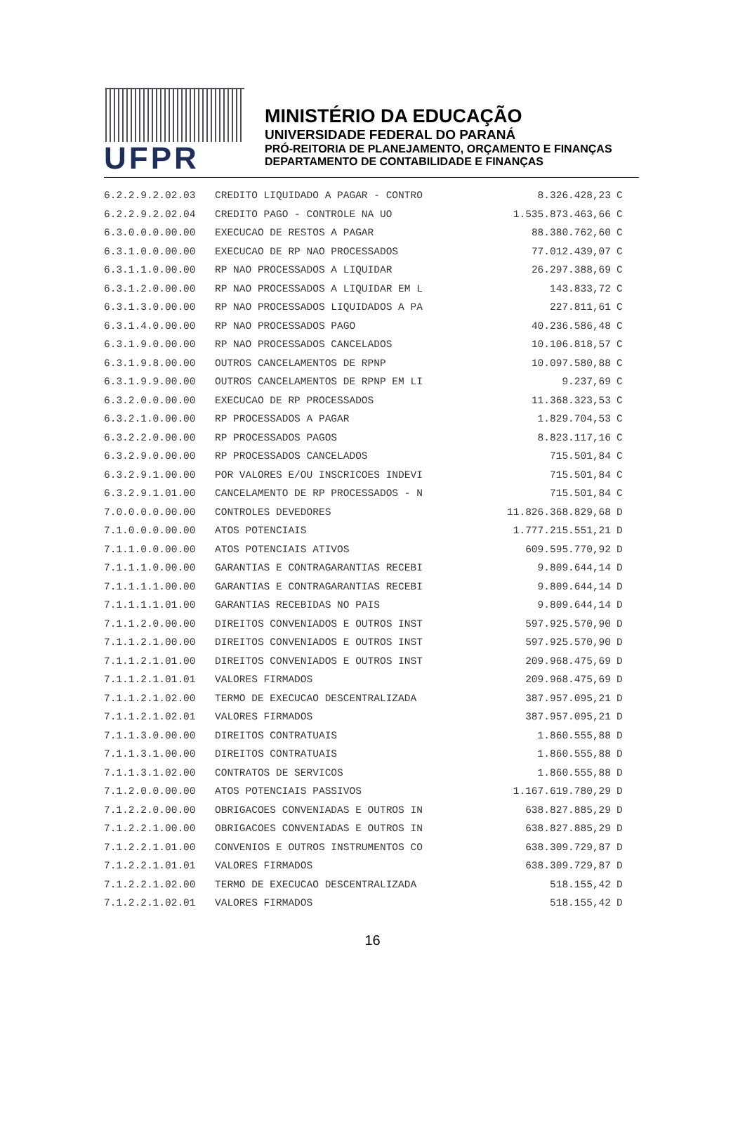UFPR
MINISTÉRIO DA EDUCAÇÃO
UNIVERSIDADE FEDERAL DO PARANÁ
PRÓ-REITORIA DE PLANEJAMENTO, ORÇAMENTO E FINANÇAS
DEPARTAMENTO DE CONTABILIDADE E FINANÇAS
| 6.2.2.9.2.02.03 | CREDITO LIQUIDADO A PAGAR - CONTRO | 8.326.428,23 | C |
| 6.2.2.9.2.02.04 | CREDITO PAGO - CONTROLE NA UO | 1.535.873.463,66 | C |
| 6.3.0.0.0.00.00 | EXECUCAO DE RESTOS A PAGAR | 88.380.762,60 | C |
| 6.3.1.0.0.00.00 | EXECUCAO DE RP NAO PROCESSADOS | 77.012.439,07 | C |
| 6.3.1.1.0.00.00 | RP NAO PROCESSADOS A LIQUIDAR | 26.297.388,69 | C |
| 6.3.1.2.0.00.00 | RP NAO PROCESSADOS A LIQUIDAR EM L | 143.833,72 | C |
| 6.3.1.3.0.00.00 | RP NAO PROCESSADOS LIQUIDADOS A PA | 227.811,61 | C |
| 6.3.1.4.0.00.00 | RP NAO PROCESSADOS PAGO | 40.236.586,48 | C |
| 6.3.1.9.0.00.00 | RP NAO PROCESSADOS CANCELADOS | 10.106.818,57 | C |
| 6.3.1.9.8.00.00 | OUTROS CANCELAMENTOS DE RPNP | 10.097.580,88 | C |
| 6.3.1.9.9.00.00 | OUTROS CANCELAMENTOS DE RPNP EM LI | 9.237,69 | C |
| 6.3.2.0.0.00.00 | EXECUCAO DE RP PROCESSADOS | 11.368.323,53 | C |
| 6.3.2.1.0.00.00 | RP PROCESSADOS A PAGAR | 1.829.704,53 | C |
| 6.3.2.2.0.00.00 | RP PROCESSADOS PAGOS | 8.823.117,16 | C |
| 6.3.2.9.0.00.00 | RP PROCESSADOS CANCELADOS | 715.501,84 | C |
| 6.3.2.9.1.00.00 | POR VALORES E/OU INSCRICOES INDEVI | 715.501,84 | C |
| 6.3.2.9.1.01.00 | CANCELAMENTO DE RP PROCESSADOS - N | 715.501,84 | C |
| 7.0.0.0.0.00.00 | CONTROLES DEVEDORES | 11.826.368.829,68 | D |
| 7.1.0.0.0.00.00 | ATOS POTENCIAIS | 1.777.215.551,21 | D |
| 7.1.1.0.0.00.00 | ATOS POTENCIAIS ATIVOS | 609.595.770,92 | D |
| 7.1.1.1.0.00.00 | GARANTIAS E CONTRAGARANTIAS RECEBI | 9.809.644,14 | D |
| 7.1.1.1.1.00.00 | GARANTIAS E CONTRAGARANTIAS RECEBI | 9.809.644,14 | D |
| 7.1.1.1.1.01.00 | GARANTIAS RECEBIDAS NO PAIS | 9.809.644,14 | D |
| 7.1.1.2.0.00.00 | DIREITOS CONVENIADOS E OUTROS INST | 597.925.570,90 | D |
| 7.1.1.2.1.00.00 | DIREITOS CONVENIADOS E OUTROS INST | 597.925.570,90 | D |
| 7.1.1.2.1.01.00 | DIREITOS CONVENIADOS E OUTROS INST | 209.968.475,69 | D |
| 7.1.1.2.1.01.01 | VALORES FIRMADOS | 209.968.475,69 | D |
| 7.1.1.2.1.02.00 | TERMO DE EXECUCAO DESCENTRALIZADA | 387.957.095,21 | D |
| 7.1.1.2.1.02.01 | VALORES FIRMADOS | 387.957.095,21 | D |
| 7.1.1.3.0.00.00 | DIREITOS CONTRATUAIS | 1.860.555,88 | D |
| 7.1.1.3.1.00.00 | DIREITOS CONTRATUAIS | 1.860.555,88 | D |
| 7.1.1.3.1.02.00 | CONTRATOS DE SERVICOS | 1.860.555,88 | D |
| 7.1.2.0.0.00.00 | ATOS POTENCIAIS PASSIVOS | 1.167.619.780,29 | D |
| 7.1.2.2.0.00.00 | OBRIGACOES CONVENIADAS E OUTROS IN | 638.827.885,29 | D |
| 7.1.2.2.1.00.00 | OBRIGACOES CONVENIADAS E OUTROS IN | 638.827.885,29 | D |
| 7.1.2.2.1.01.00 | CONVENIOS E OUTROS INSTRUMENTOS CO | 638.309.729,87 | D |
| 7.1.2.2.1.01.01 | VALORES FIRMADOS | 638.309.729,87 | D |
| 7.1.2.2.1.02.00 | TERMO DE EXECUCAO DESCENTRALIZADA | 518.155,42 | D |
| 7.1.2.2.1.02.01 | VALORES FIRMADOS | 518.155,42 | D |
16